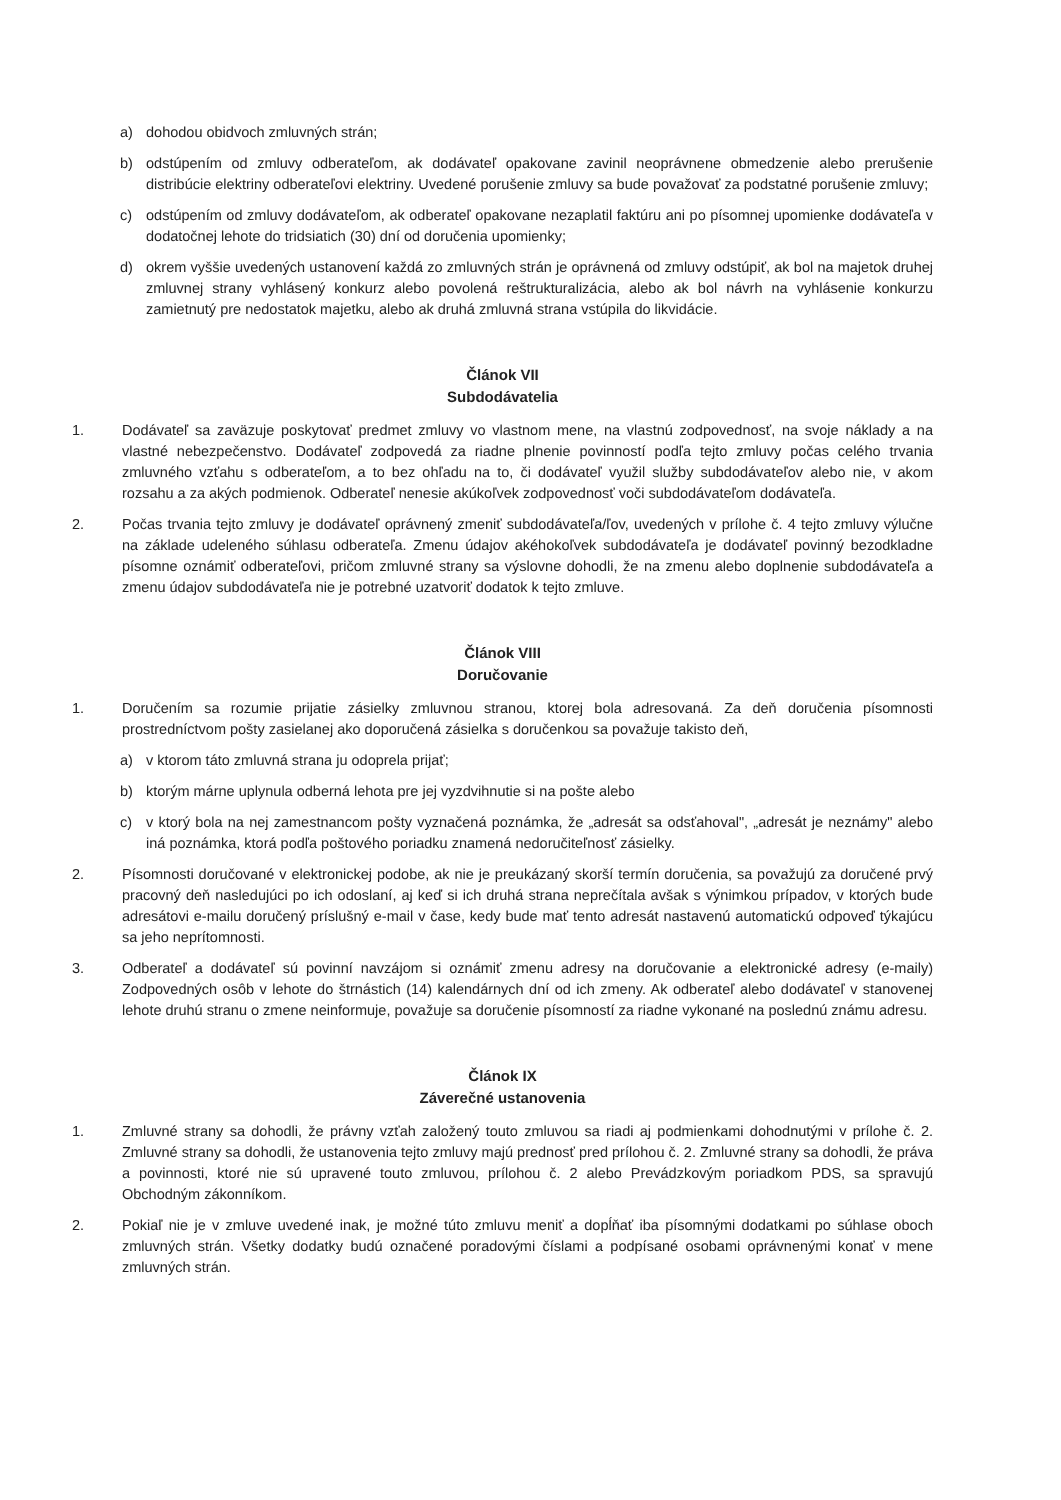a) dohodou obidvoch zmluvných strán;
b) odstúpením od zmluvy odberateľom, ak dodávateľ opakovane zavinil neoprávnene obmedzenie alebo prerušenie distribúcie elektriny odberateľovi elektriny. Uvedené porušenie zmluvy sa bude považovať za podstatné porušenie zmluvy;
c) odstúpením od zmluvy dodávateľom, ak odberateľ opakovane nezaplatil faktúru ani po písomnej upomienke dodávateľa v dodatočnej lehote do tridsiatich (30) dní od doručenia upomienky;
d) okrem vyššie uvedených ustanovení každá zo zmluvných strán je oprávnená od zmluvy odstúpiť, ak bol na majetok druhej zmluvnej strany vyhlásený konkurz alebo povolená reštrukturalizácia, alebo ak bol návrh na vyhlásenie konkurzu zamietnutý pre nedostatok majetku, alebo ak druhá zmluvná strana vstúpila do likvidácie.
Článok VII
Subdodávatelia
1. Dodávateľ sa zaväzuje poskytovať predmet zmluvy vo vlastnom mene, na vlastnú zodpovednosť, na svoje náklady a na vlastné nebezpečenstvo. Dodávateľ zodpovedá za riadne plnenie povinností podľa tejto zmluvy počas celého trvania zmluvného vzťahu s odberateľom, a to bez ohľadu na to, či dodávateľ využil služby subdodávateľov alebo nie, v akom rozsahu a za akých podmienok. Odberateľ nenesie akúkoľvek zodpovednosť voči subdodávateľom dodávateľa.
2. Počas trvania tejto zmluvy je dodávateľ oprávnený zmeniť subdodávateľa/ľov, uvedených v prílohe č. 4 tejto zmluvy výlučne na základe udeleného súhlasu odberateľa. Zmenu údajov akéhokoľvek subdodávateľa je dodávateľ povinný bezodkladne písomne oznámiť odberateľovi, pričom zmluvné strany sa výslovne dohodli, že na zmenu alebo doplnenie subdodávateľa a zmenu údajov subdodávateľa nie je potrebné uzatvoriť dodatok k tejto zmluve.
Článok VIII
Doručovanie
1. Doručením sa rozumie prijatie zásielky zmluvnou stranou, ktorej bola adresovaná. Za deň doručenia písomnosti prostredníctvom pošty zasielanej ako doporučená zásielka s doručenkou sa považuje takisto deň,
a) v ktorom táto zmluvná strana ju odoprela prijať;
b) ktorým márne uplynula odberná lehota pre jej vyzdvihnutie si na pošte alebo
c) v ktorý bola na nej zamestnancom pošty vyznačená poznámka, že „adresát sa odsťahoval", „adresát je neznámy" alebo iná poznámka, ktorá podľa poštového poriadku znamená nedoručiteľnosť zásielky.
2. Písomnosti doručované v elektronickej podobe, ak nie je preukázaný skorší termín doručenia, sa považujú za doručené prvý pracovný deň nasledujúci po ich odoslaní, aj keď si ich druhá strana neprečítala avšak s výnimkou prípadov, v ktorých bude adresátovi e-mailu doručený príslušný e-mail v čase, kedy bude mať tento adresát nastavenú automatickú odpoveď týkajúcu sa jeho neprítomnosti.
3. Odberateľ a dodávateľ sú povinní navzájom si oznámiť zmenu adresy na doručovanie a elektronické adresy (e-maily) Zodpovedných osôb v lehote do štrnástich (14) kalendárnych dní od ich zmeny. Ak odberateľ alebo dodávateľ v stanovenej lehote druhú stranu o zmene neinformuje, považuje sa doručenie písomností za riadne vykonané na poslednú známu adresu.
Článok IX
Záverečné ustanovenia
1. Zmluvné strany sa dohodli, že právny vzťah založený touto zmluvou sa riadi aj podmienkami dohodnutými v prílohe č. 2. Zmluvné strany sa dohodli, že ustanovenia tejto zmluvy majú prednosť pred prílohou č. 2. Zmluvné strany sa dohodli, že práva a povinnosti, ktoré nie sú upravené touto zmluvou, prílohou č. 2 alebo Prevádzkovým poriadkom PDS, sa spravujú Obchodným zákonníkom.
2. Pokiaľ nie je v zmluve uvedené inak, je možné túto zmluvu meniť a dopĺňať iba písomnými dodatkami po súhlase oboch zmluvných strán. Všetky dodatky budú označené poradovými číslami a podpísané osobami oprávnenými konať v mene zmluvných strán.